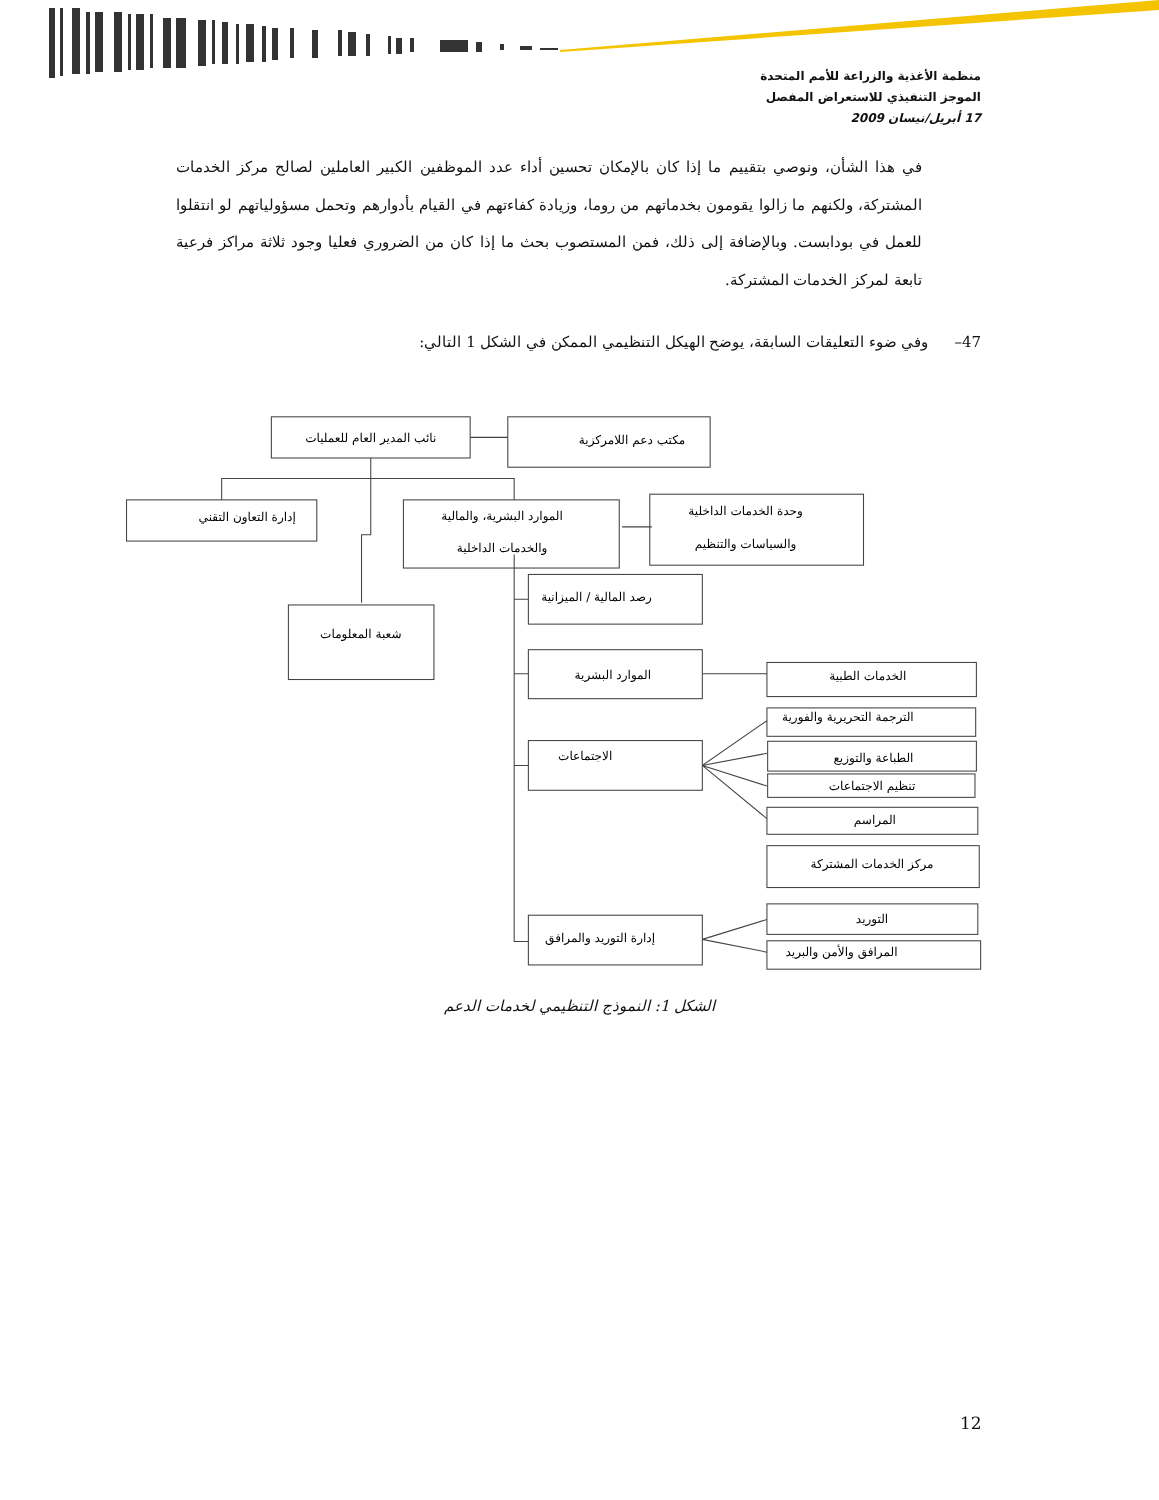منظمة الأغذية والزراعة للأمم المتحدة
الموجز التنفيذي للاستعراض المفصل
17 أبريل/نيسان 2009
في هذا الشأن، ونوصي بتقييم ما إذا كان بالإمكان تحسين أداء عدد الموظفين الكبير العاملين لصالح مركز الخدمات المشتركة، ولكنهم ما زالوا يقومون بخدماتهم من روما، وزيادة كفاءتهم في القيام بأدوارهم وتحمل مسؤولياتهم لو انتقلوا للعمل في بودابست. وبالإضافة إلى ذلك، فمن المستصوب بحث ما إذا كان من الضروري فعليا وجود ثلاثة مراكز فرعية تابعة لمركز الخدمات المشتركة.
47– وفي ضوء التعليقات السابقة، يوضح الهيكل التنظيمي الممكن في الشكل 1 التالي:
نائب المدير العام للعمليات
مكتب دعم اللامركزية
إدارة التعاون التقني
الموارد البشرية، والمالية
والخدمات الداخلية
وحدة الخدمات الداخلية
والسياسات والتنظيم
رصد المالية / الميزانية
شعبة المعلومات
الموارد البشرية
الخدمات الطبية
الترجمة التحريرية والفورية
الاجتماعات
الطباعة والتوزيع
تنظيم الاجتماعات
المراسم
مركز الخدمات المشتركة
التوريد
إدارة التوريد والمرافق
المرافق والأمن والبريد
الشكل 1: النموذج التنظيمي لخدمات الدعم
12